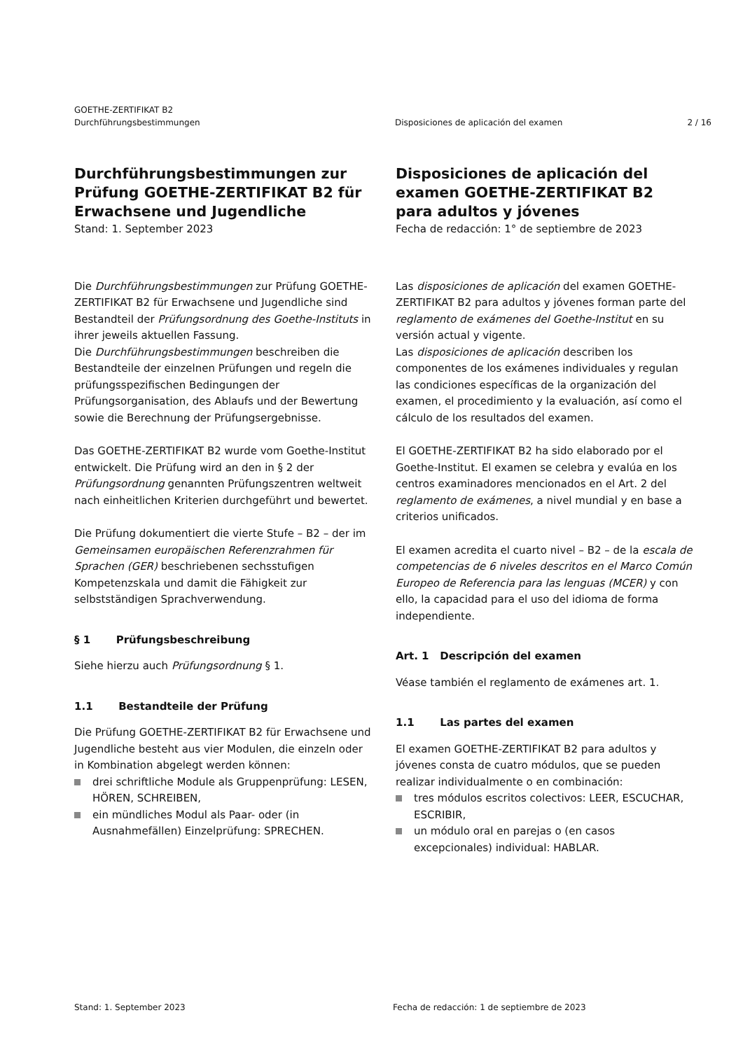GOETHE-ZERTIFIKAT B2
Durchführungsbestimmungen
Disposiciones de aplicación del examen
2 / 16
Durchführungsbestimmungen zur Prüfung GOETHE-ZERTIFIKAT B2 für Erwachsene und Jugendliche
Stand: 1. September 2023
Disposiciones de aplicación del examen GOETHE-ZERTIFIKAT B2 para adultos y jóvenes
Fecha de redacción: 1° de septiembre de 2023
Die Durchführungsbestimmungen zur Prüfung GOETHE-ZERTIFIKAT B2 für Erwachsene und Jugendliche sind Bestandteil der Prüfungsordnung des Goethe-Instituts in ihrer jeweils aktuellen Fassung.
Die Durchführungsbestimmungen beschreiben die Bestandteile der einzelnen Prüfungen und regeln die prüfungsspezifischen Bedingungen der Prüfungsorganisation, des Ablaufs und der Bewertung sowie die Berechnung der Prüfungsergebnisse.
Das GOETHE-ZERTIFIKAT B2 wurde vom Goethe-Institut entwickelt. Die Prüfung wird an den in § 2 der Prüfungsordnung genannten Prüfungszentren weltweit nach einheitlichen Kriterien durchgeführt und bewertet.
Die Prüfung dokumentiert die vierte Stufe – B2 – der im Gemeinsamen europäischen Referenzrahmen für Sprachen (GER) beschriebenen sechsstufigen Kompetenzskala und damit die Fähigkeit zur selbstständigen Sprachverwendung.
§ 1 Prüfungsbeschreibung
Siehe hierzu auch Prüfungsordnung § 1.
1.1 Bestandteile der Prüfung
Die Prüfung GOETHE-ZERTIFIKAT B2 für Erwachsene und Jugendliche besteht aus vier Modulen, die einzeln oder in Kombination abgelegt werden können:
drei schriftliche Module als Gruppenprüfung: LESEN, HÖREN, SCHREIBEN,
ein mündliches Modul als Paar- oder (in Ausnahmefällen) Einzelprüfung: SPRECHEN.
Las disposiciones de aplicación del examen GOETHE-ZERTIFIKAT B2 para adultos y jóvenes forman parte del reglamento de exámenes del Goethe-Institut en su versión actual y vigente.
Las disposiciones de aplicación describen los componentes de los exámenes individuales y regulan las condiciones específicas de la organización del examen, el procedimiento y la evaluación, así como el cálculo de los resultados del examen.
El GOETHE-ZERTIFIKAT B2 ha sido elaborado por el Goethe-Institut. El examen se celebra y evalúa en los centros examinadores mencionados en el Art. 2 del reglamento de exámenes, a nivel mundial y en base a criterios unificados.
El examen acredita el cuarto nivel – B2 – de la escala de competencias de 6 niveles descritos en el Marco Común Europeo de Referencia para las lenguas (MCER) y con ello, la capacidad para el uso del idioma de forma independiente.
Art. 1 Descripción del examen
Véase también el reglamento de exámenes art. 1.
1.1 Las partes del examen
El examen GOETHE-ZERTIFIKAT B2 para adultos y jóvenes consta de cuatro módulos, que se pueden realizar individualmente o en combinación:
tres módulos escritos colectivos: LEER, ESCUCHAR, ESCRIBIR,
un módulo oral en parejas o (en casos excepcionales) individual: HABLAR.
Stand: 1. September 2023 Fecha de redacción: 1 de septiembre de 2023